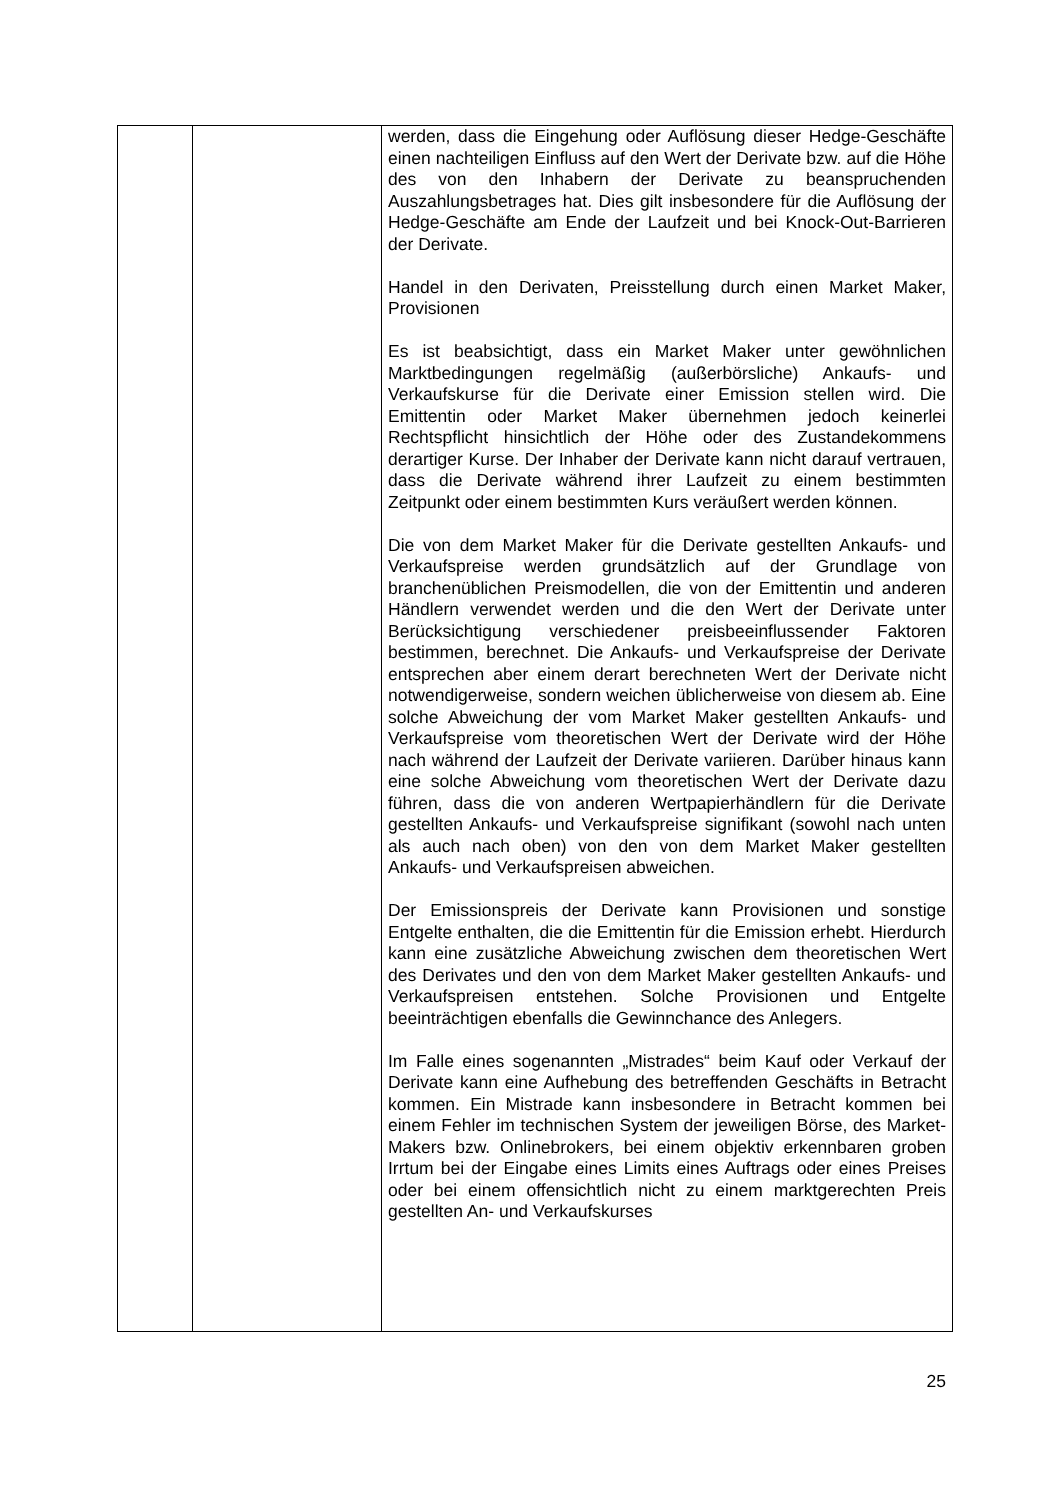| | | werden, dass die Eingehung oder Auflösung dieser Hedge-Geschäfte einen nachteiligen Einfluss auf den Wert der Derivate bzw. auf die Höhe des von den Inhabern der Derivate zu beanspruchenden Auszahlungsbetrages hat. Dies gilt insbesondere für die Auflösung der Hedge-Geschäfte am Ende der Laufzeit und bei Knock-Out-Barrieren der Derivate. Handel in den Derivaten, Preisstellung durch einen Market Maker, Provisionen Es ist beabsichtigt, dass ein Market Maker unter gewöhnlichen Marktbedingungen regelmäßig (außerbörsliche) Ankaufs- und Verkaufskurse für die Derivate einer Emission stellen wird. Die Emittentin oder Market Maker übernehmen jedoch keinerlei Rechtspflicht hinsichtlich der Höhe oder des Zustandekommens derartiger Kurse. Der Inhaber der Derivate kann nicht darauf vertrauen, dass die Derivate während ihrer Laufzeit zu einem bestimmten Zeitpunkt oder einem bestimmten Kurs veräußert werden können. Die von dem Market Maker für die Derivate gestellten Ankaufs- und Verkaufspreise werden grundsätzlich auf der Grundlage von branchenüblichen Preismodellen, die von der Emittentin und anderen Händlern verwendet werden und die den Wert der Derivate unter Berücksichtigung verschiedener preisbeeinflussender Faktoren bestimmen, berechnet. Die Ankaufs- und Verkaufspreise der Derivate entsprechen aber einem derart berechneten Wert der Derivate nicht notwendigerweise, sondern weichen üblicherweise von diesem ab. Eine solche Abweichung der vom Market Maker gestellten Ankaufs- und Verkaufspreise vom theoretischen Wert der Derivate wird der Höhe nach während der Laufzeit der Derivate variieren. Darüber hinaus kann eine solche Abweichung vom theoretischen Wert der Derivate dazu führen, dass die von anderen Wertpapierhändlern für die Derivate gestellten Ankaufs- und Verkaufspreise signifikant (sowohl nach unten als auch nach oben) von den von dem Market Maker gestellten Ankaufs- und Verkaufspreisen abweichen. Der Emissionspreis der Derivate kann Provisionen und sonstige Entgelte enthalten, die die Emittentin für die Emission erhebt. Hierdurch kann eine zusätzliche Abweichung zwischen dem theoretischen Wert des Derivates und den von dem Market Maker gestellten Ankaufs- und Verkaufspreisen entstehen. Solche Provisionen und Entgelte beeinträchtigen ebenfalls die Gewinnchance des Anlegers. Im Falle eines sogenannten „Mistrades“ beim Kauf oder Verkauf der Derivate kann eine Aufhebung des betreffenden Geschäfts in Betracht kommen. Ein Mistrade kann insbesondere in Betracht kommen bei einem Fehler im technischen System der jeweiligen Börse, des Market-Makers bzw. Onlinebrokers, bei einem objektiv erkennbaren groben Irrtum bei der Eingabe eines Limits eines Auftrags oder eines Preises oder bei einem offensichtlich nicht zu einem marktgerechten Preis gestellten An- und Verkaufskurses |
25